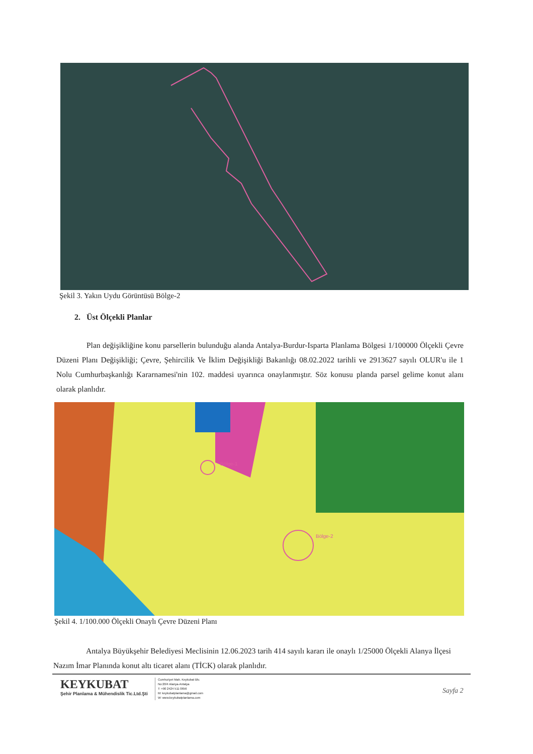Şekil 3. Yakın Uydu Görüntüsü Bölge-2
2. Üst Ölçekli Planlar
Plan değişikliğine konu parsellerin bulunduğu alanda Antalya-Burdur-Isparta Planlama Bölgesi 1/100000 Ölçekli Çevre Düzeni Planı Değişikliği; Çevre, Şehircilik Ve İklim Değişikliği Bakanlığı 08.02.2022 tarihli ve 2913627 sayılı OLUR'u ile 1 Nolu Cumhurbaşkanlığı Kararnamesi'nin 102. maddesi uyarınca onaylanmıştır. Söz konusu planda parsel gelime konut alanı olarak planlıdır.
Bölge-1
Bölge-2
Şekil 4. 1/100.000 Ölçekli Onaylı Çevre Düzeni Planı
Antalya Büyükşehir Belediyesi Meclisinin 12.06.2023 tarih 414 sayılı kararı ile onaylı 1/25000 Ölçekli Alanya İlçesi Nazım İmar Planında konut altı ticaret alanı (TİCK) olarak planlıdır.
KEYKUBAT
Şehir Planlama & Mühendislik Tic.Ltd.Şti
Cumhuriyet Mah. Keykubat Blv.
No:20/4 Alanya-Antalya
T: +90 2424 511 0656
M: keykubatplanlama@gmail.com
W: www.keykubatplanlama.com
Sayfa 2